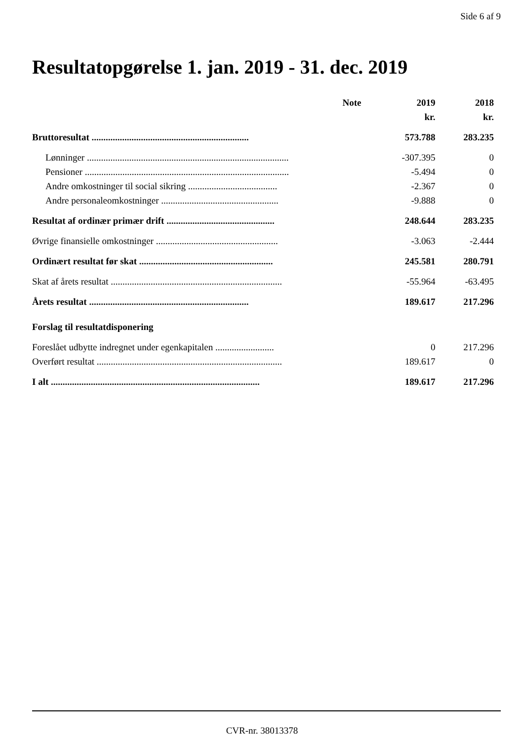Side 6 af 9
Resultatopgørelse 1. jan. 2019 - 31. dec. 2019
| | Note | 2019 | 2018 |
| --- | --- | --- | --- |
| | | kr. | kr. |
| Bruttoresultat ................................................................... | | 573.788 | 283.235 |
| Lønninger ...................................................................................... | | -307.395 | 0 |
| Pensioner ....................................................................................... | | -5.494 | 0 |
| Andre omkostninger til social sikring ...................................... | | -2.367 | 0 |
| Andre personaleomkostninger .................................................. | | -9.888 | 0 |
| Resultat af ordinær primær drift .............................................. | | 248.644 | 283.235 |
| Øvrige finansielle omkostninger .................................................... | | -3.063 | -2.444 |
| Ordinært resultat før skat ......................................................... | | 245.581 | 280.791 |
| Skat af årets resultat ......................................................................... | | -55.964 | -63.495 |
| Årets resultat .................................................................... | | 189.617 | 217.296 |
| Forslag til resultatdisponering | | | |
| Foreslået udbytte indregnet under egenkapitalen ......................... | | 0 | 217.296 |
| Overført resultat ............................................................................... | | 189.617 | 0 |
| I alt ......................................................................................... | | 189.617 | 217.296 |
CVR-nr. 38013378